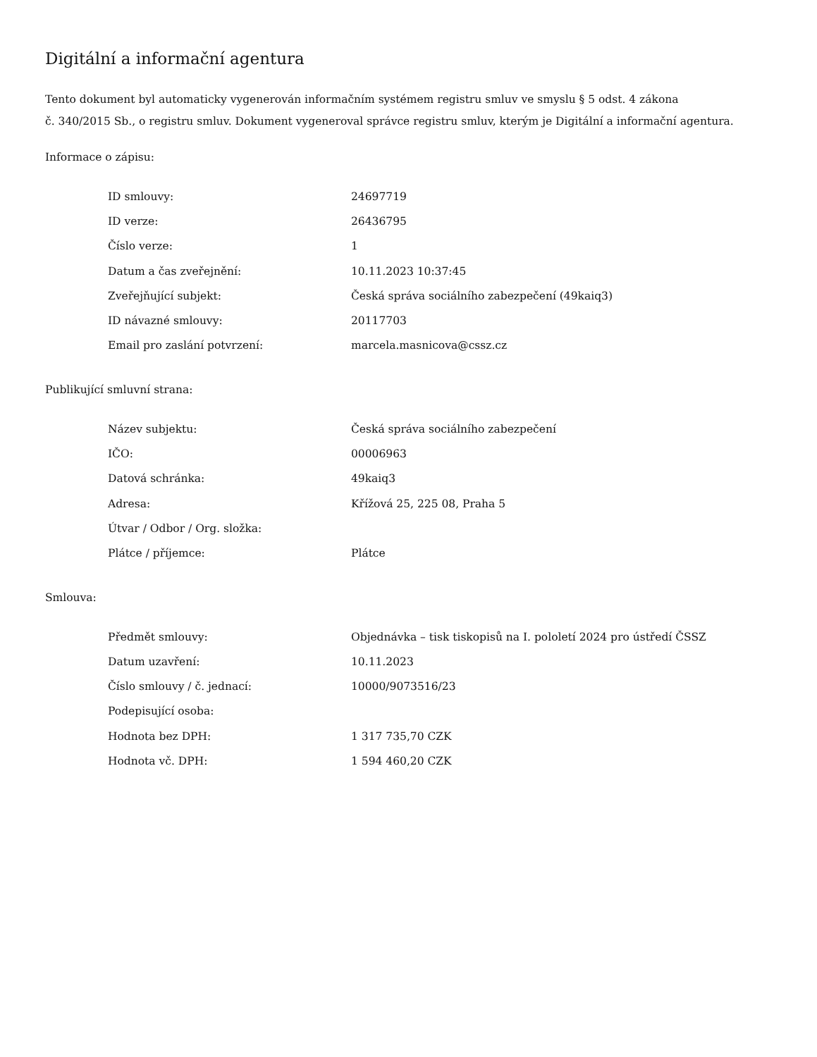Digitální a informační agentura
Tento dokument byl automaticky vygenerován informačním systémem registru smluv ve smyslu § 5 odst. 4 zákona
č. 340/2015 Sb., o registru smluv. Dokument vygeneroval správce registru smluv, kterým je Digitální a informační agentura.
Informace o zápisu:
| ID smlouvy: | 24697719 |
| ID verze: | 26436795 |
| Číslo verze: | 1 |
| Datum a čas zveřejnění: | 10.11.2023 10:37:45 |
| Zveřejňující subjekt: | Česká správa sociálního zabezpečení (49kaiq3) |
| ID návazné smlouvy: | 20117703 |
| Email pro zaslání potvrzení: | marcela.masnicova@cssz.cz |
Publikující smluvní strana:
| Název subjektu: | Česká správa sociálního zabezpečení |
| IČO: | 00006963 |
| Datová schránka: | 49kaiq3 |
| Adresa: | Křížová 25, 225 08, Praha 5 |
| Útvar / Odbor / Org. složka: | |
| Plátce / příjemce: | Plátce |
Smlouva:
| Předmět smlouvy: | Objednávka – tisk tiskopisů na I. pololetí 2024 pro ústředí ČSSZ |
| Datum uzavření: | 10.11.2023 |
| Číslo smlouvy / č. jednací: | 10000/9073516/23 |
| Podepisující osoba: | |
| Hodnota bez DPH: | 1 317 735,70 CZK |
| Hodnota vč. DPH: | 1 594 460,20 CZK |